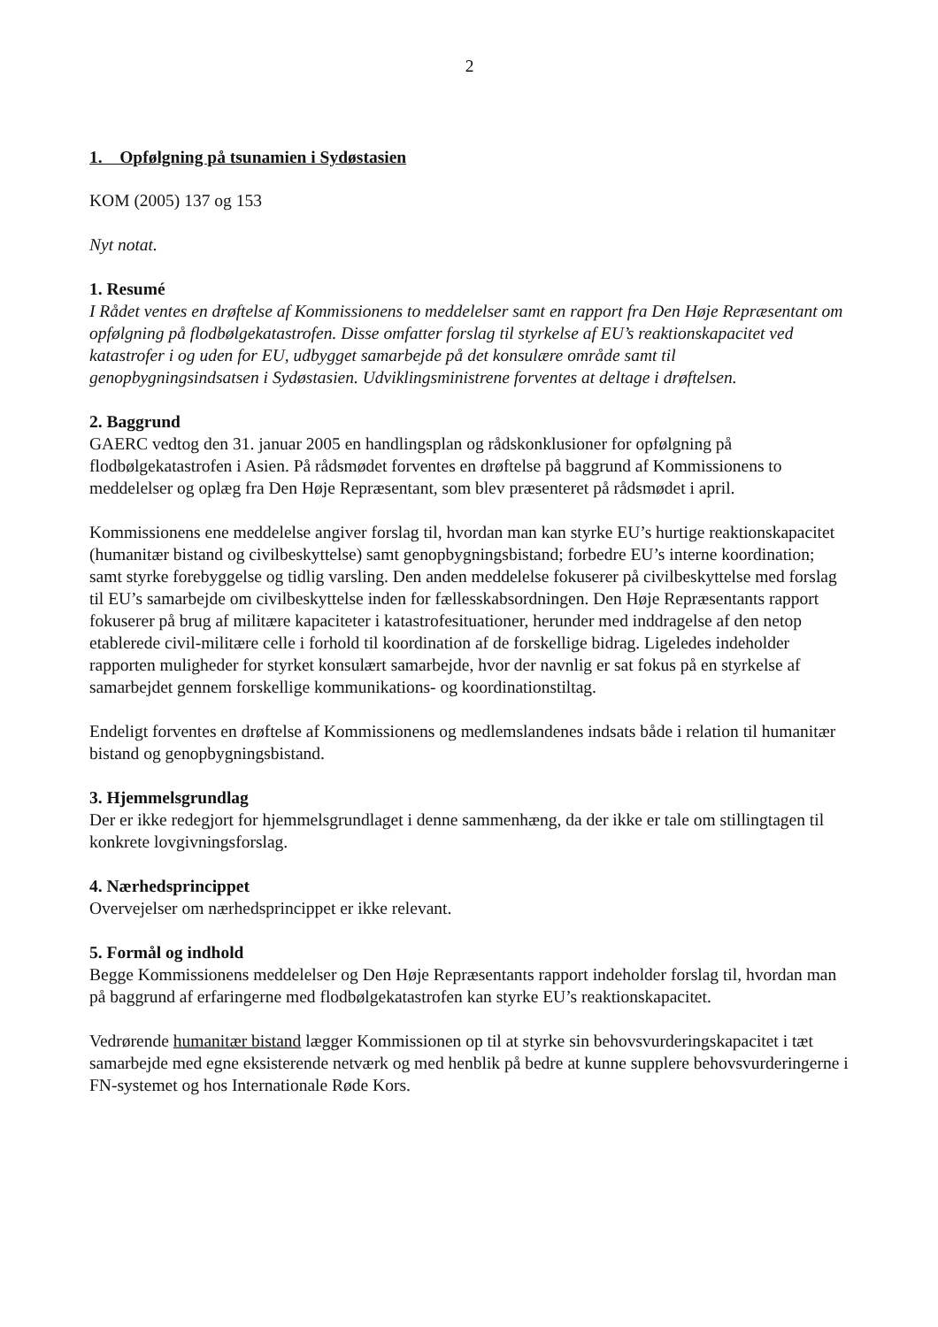2
1. Opfølgning på tsunamien i Sydøstasien
KOM (2005) 137 og 153
Nyt notat.
1. Resumé
I Rådet ventes en drøftelse af Kommissionens to meddelelser samt en rapport fra Den Høje Repræsentant om opfølgning på flodbølgekatastrofen. Disse omfatter forslag til styrkelse af EU’s reaktionskapacitet ved katastrofer i og uden for EU, udbygget samarbejde på det konsulære område samt til genopbygningsindsatsen i Sydøstasien. Udviklingsministrene forventes at deltage i drøftelsen.
2. Baggrund
GAERC vedtog den 31. januar 2005 en handlingsplan og rådskonklusioner for opfølgning på flodbølgekatastrofen i Asien. På rådsmødet forventes en drøftelse på baggrund af Kommissionens to meddelelser og oplæg fra Den Høje Repræsentant, som blev præsenteret på rådsmødet i april.
Kommissionens ene meddelelse angiver forslag til, hvordan man kan styrke EU’s hurtige reaktionskapacitet (humanitær bistand og civilbeskyttelse) samt genopbygningsbistand; forbedre EU’s interne koordination; samt styrke forebyggelse og tidlig varsling. Den anden meddelelse fokuserer på civilbeskyttelse med forslag til EU’s samarbejde om civilbeskyttelse inden for fællesskabsordningen. Den Høje Repræsentants rapport fokuserer på brug af militære kapaciteter i katastrofesituationer, herunder med inddragelse af den netop etablerede civil-militære celle i forhold til koordination af de forskellige bidrag. Ligeledes indeholder rapporten muligheder for styrket konsulært samarbejde, hvor der navnlig er sat fokus på en styrkelse af samarbejdet gennem forskellige kommunikations- og koordinationstiltag.
Endeligt forventes en drøftelse af Kommissionens og medlemslandenes indsats både i relation til humanitær bistand og genopbygningsbistand.
3. Hjemmelsgrundlag
Der er ikke redegjort for hjemmelsgrundlaget i denne sammenhæng, da der ikke er tale om stillingtagen til konkrete lovgivningsforslag.
4. Nærhedsprincippet
Overvejelser om nærhedsprincippet er ikke relevant.
5. Formål og indhold
Begge Kommissionens meddelelser og Den Høje Repræsentants rapport indeholder forslag til, hvordan man på baggrund af erfaringerne med flodbølgekatastrofen kan styrke EU’s reaktionskapacitet.
Vedrørende humanitær bistand lægger Kommissionen op til at styrke sin behovsvurderingskapacitet i tæt samarbejde med egne eksisterende netværk og med henblik på bedre at kunne supplere behovsvurderingerne i FN-systemet og hos Internationale Røde Kors.